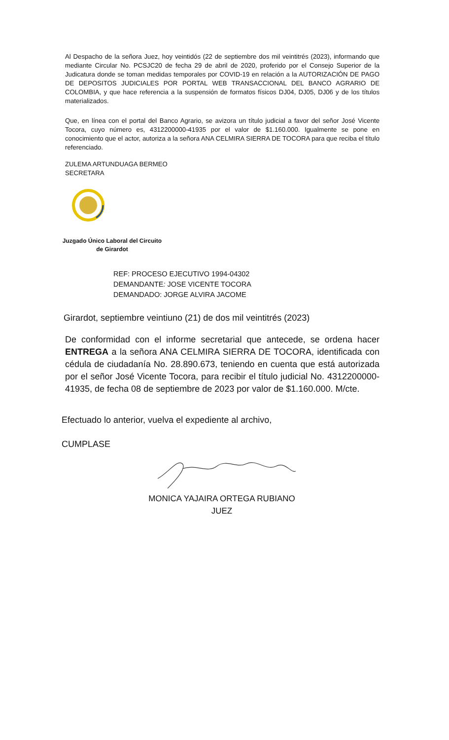Al Despacho de la señora Juez, hoy veintidós (22 de septiembre dos mil veintitrés (2023), informando que mediante Circular No. PCSJC20 de fecha 29 de abril de 2020, proferido por el Consejo Superior de la Judicatura donde se toman medidas temporales por COVID-19 en relación a la AUTORIZACIÓN DE PAGO DE DEPOSITOS JUDICIALES POR PORTAL WEB TRANSACCIONAL DEL BANCO AGRARIO DE COLOMBIA, y que hace referencia a la suspensión de formatos físicos DJ04, DJ05, DJ06 y de los títulos materializados.
Que, en línea con el portal del Banco Agrario, se avizora un título judicial a favor del señor José Vicente Tocora, cuyo número es, 4312200000-41935 por el valor de $1.160.000. Igualmente se pone en conocimiento que el actor, autoriza a la señora ANA CELMIRA SIERRA DE TOCORA para que reciba el título referenciado.
ZULEMA ARTUNDUAGA BERMEO
SECRETARA
Juzgado Único Laboral del Circuito de Girardot
REF: PROCESO EJECUTIVO 1994-04302
DEMANDANTE: JOSE VICENTE TOCORA
DEMANDADO: JORGE ALVIRA JACOME
Girardot, septiembre veintiuno (21) de dos mil veintitrés (2023)
De conformidad con el informe secretarial que antecede, se ordena hacer ENTREGA a la señora ANA CELMIRA SIERRA DE TOCORA, identificada con cédula de ciudadanía No. 28.890.673, teniendo en cuenta que está autorizada por el señor José Vicente Tocora, para recibir el título judicial No. 4312200000-41935, de fecha 08 de septiembre de 2023 por valor de $1.160.000. M/cte.
Efectuado lo anterior, vuelva el expediente al archivo,
CUMPLASE
MONICA YAJAIRA ORTEGA RUBIANO
JUEZ